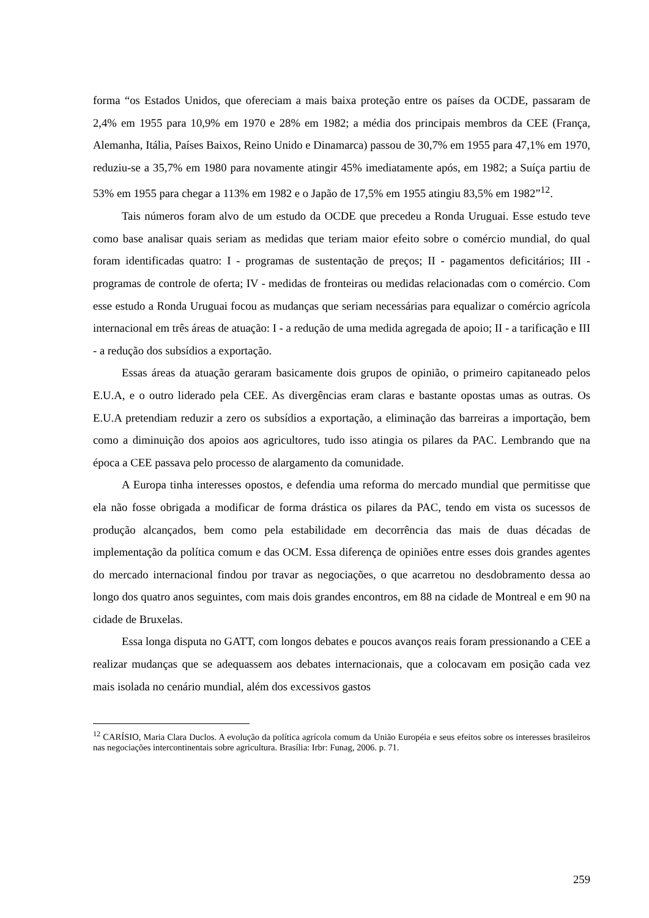forma “os Estados Unidos, que ofereciam a mais baixa proteção entre os países da OCDE, passaram de 2,4% em 1955 para 10,9% em 1970 e 28% em 1982; a média dos principais membros da CEE (França, Alemanha, Itália, Países Baixos, Reino Unido e Dinamarca) passou de 30,7% em 1955 para 47,1% em 1970, reduziu-se a 35,7% em 1980 para novamente atingir 45% imediatamente após, em 1982; a Suíça partiu de 53% em 1955 para chegar a 113% em 1982 e o Japão de 17,5% em 1955 atingiu 83,5% em 1982”<sup>12</sup>.
Tais números foram alvo de um estudo da OCDE que precedeu a Ronda Uruguai. Esse estudo teve como base analisar quais seriam as medidas que teriam maior efeito sobre o comércio mundial, do qual foram identificadas quatro: I - programas de sustentação de preços; II - pagamentos deficitários; III - programas de controle de oferta; IV - medidas de fronteiras ou medidas relacionadas com o comércio. Com esse estudo a Ronda Uruguai focou as mudanças que seriam necessárias para equalizar o comércio agrícola internacional em três áreas de atuação: I - a redução de uma medida agregada de apoio; II - a tarificação e III - a redução dos subsídios a exportação.
Essas áreas da atuação geraram basicamente dois grupos de opinião, o primeiro capitaneado pelos E.U.A, e o outro liderado pela CEE. As divergências eram claras e bastante opostas umas as outras. Os E.U.A pretendiam reduzir a zero os subsídios a exportação, a eliminação das barreiras a importação, bem como a diminuição dos apoios aos agricultores, tudo isso atingia os pilares da PAC. Lembrando que na época a CEE passava pelo processo de alargamento da comunidade.
A Europa tinha interesses opostos, e defendia uma reforma do mercado mundial que permitisse que ela não fosse obrigada a modificar de forma drástica os pilares da PAC, tendo em vista os sucessos de produção alcançados, bem como pela estabilidade em decorrência das mais de duas décadas de implementação da política comum e das OCM. Essa diferença de opiniões entre esses dois grandes agentes do mercado internacional findou por travar as negociações, o que acarretou no desdobramento dessa ao longo dos quatro anos seguintes, com mais dois grandes encontros, em 88 na cidade de Montreal e em 90 na cidade de Bruxelas.
Essa longa disputa no GATT, com longos debates e poucos avanços reais foram pressionando a CEE a realizar mudanças que se adequassem aos debates internacionais, que a colocavam em posição cada vez mais isolada no cenário mundial, além dos excessivos gastos
<sup>12</sup> CARÍSIO, Maria Clara Duclos. A evolução da política agrícola comum da União Européia e seus efeitos sobre os interesses brasileiros nas negociações intercontinentais sobre agricultura. Brasília: Irbr: Funag, 2006. p. 71.
259